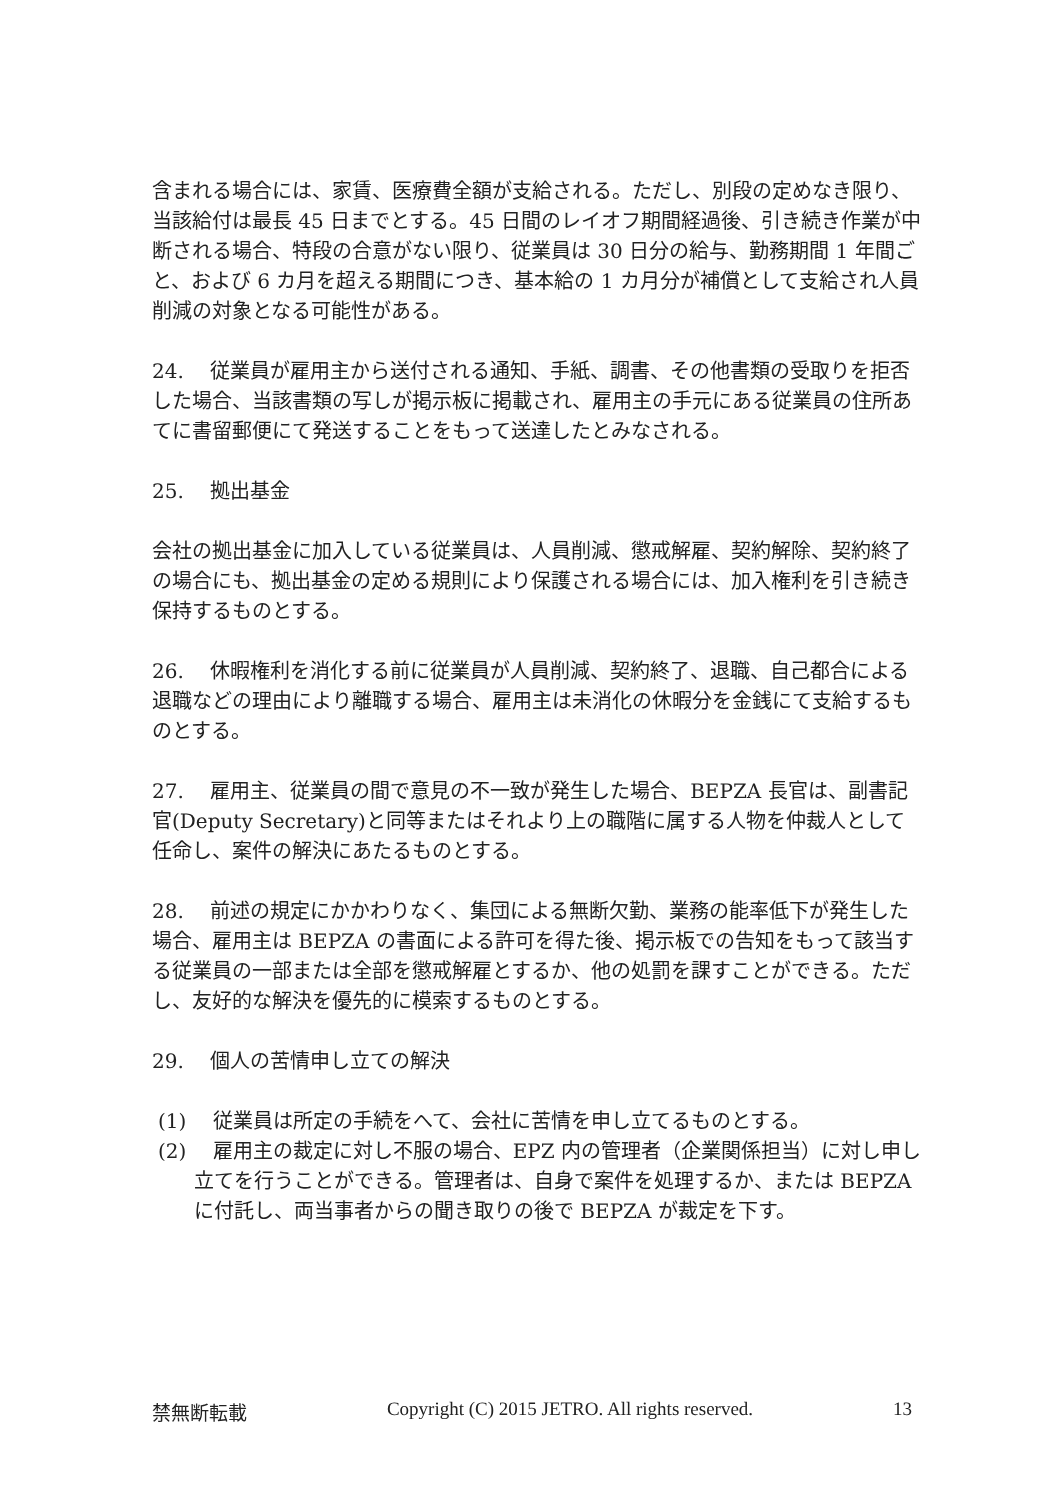含まれる場合には、家賃、医療費全額が支給される。ただし、別段の定めなき限り、当該給付は最長 45 日までとする。45 日間のレイオフ期間経過後、引き続き作業が中断される場合、特段の合意がない限り、従業員は 30 日分の給与、勤務期間 1 年間ごと、および 6 カ月を超える期間につき、基本給の 1 カ月分が補償として支給され人員削減の対象となる可能性がある。
24.　 従業員が雇用主から送付される通知、手紙、調書、その他書類の受取りを拒否した場合、当該書類の写しが掲示板に掲載され、雇用主の手元にある従業員の住所あてに書留郵便にて発送することをもって送達したとみなされる。
25.　 拠出基金
会社の拠出基金に加入している従業員は、人員削減、懲戒解雇、契約解除、契約終了の場合にも、拠出基金の定める規則により保護される場合には、加入権利を引き続き保持するものとする。
26.　 休暇権利を消化する前に従業員が人員削減、契約終了、退職、自己都合による退職などの理由により離職する場合、雇用主は未消化の休暇分を金銭にて支給するものとする。
27.　 雇用主、従業員の間で意見の不一致が発生した場合、BEPZA 長官は、副書記官(Deputy Secretary)と同等またはそれより上の職階に属する人物を仲裁人として任命し、案件の解決にあたるものとする。
28.　 前述の規定にかかわりなく、集団による無断欠勤、業務の能率低下が発生した場合、雇用主は BEPZA の書面による許可を得た後、掲示板での告知をもって該当する従業員の一部または全部を懲戒解雇とするか、他の処罰を課すことができる。ただし、友好的な解決を優先的に模索するものとする。
29.　 個人の苦情申し立ての解決
(1)　 従業員は所定の手続をへて、会社に苦情を申し立てるものとする。
(2)　 雇用主の裁定に対し不服の場合、EPZ 内の管理者（企業関係担当）に対し申し立てを行うことができる。管理者は、自身で案件を処理するか、または BEPZA に付託し、両当事者からの聞き取りの後で BEPZA が裁定を下す。
禁無断転載 Copyright (C) 2015 JETRO. All rights reserved. 13